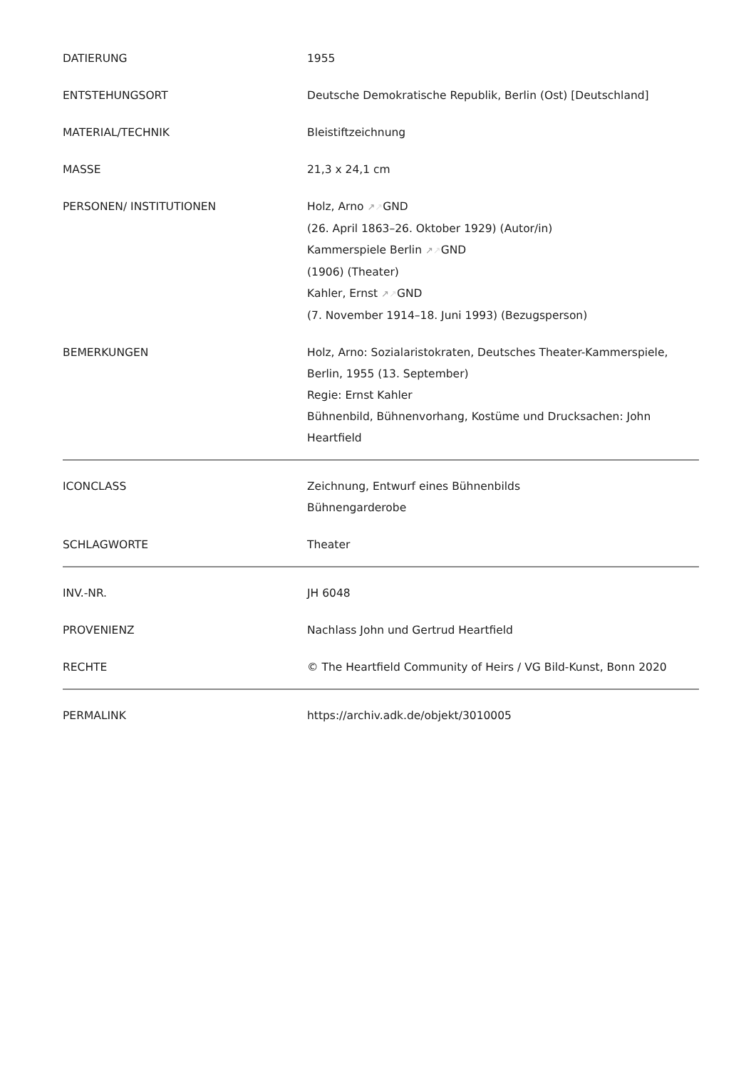| DATIERUNG | 1955 |
| ENTSTEHUNGSORT | Deutsche Demokratische Republik, Berlin (Ost) [Deutschland] |
| MATERIAL/TECHNIK | Bleistiftzeichnung |
| MASSE | 21,3 x 24,1 cm |
| PERSONEN/ INSTITUTIONEN | Holz, Arno ↗ ↗ GND (26. April 1863–26. Oktober 1929) (Autor/in) Kammerspiele Berlin ↗ ↗ GND (1906) (Theater) Kahler, Ernst ↗ ↗ GND (7. November 1914–18. Juni 1993) (Bezugsperson) |
| BEMERKUNGEN | Holz, Arno: Sozialaristokraten, Deutsches Theater-Kammerspiele, Berlin, 1955 (13. September) Regie: Ernst Kahler Bühnenbild, Bühnenvorhang, Kostüme und Drucksachen: John Heartfield |
| ICONCLASS | Zeichnung, Entwurf eines Bühnenbilds Bühnengarderobe |
| SCHLAGWORTE | Theater |
| INV.-NR. | JH 6048 |
| PROVENIENZ | Nachlass John und Gertrud Heartfield |
| RECHTE | © The Heartfield Community of Heirs / VG Bild-Kunst, Bonn 2020 |
| PERMALINK | https://archiv.adk.de/objekt/3010005 |